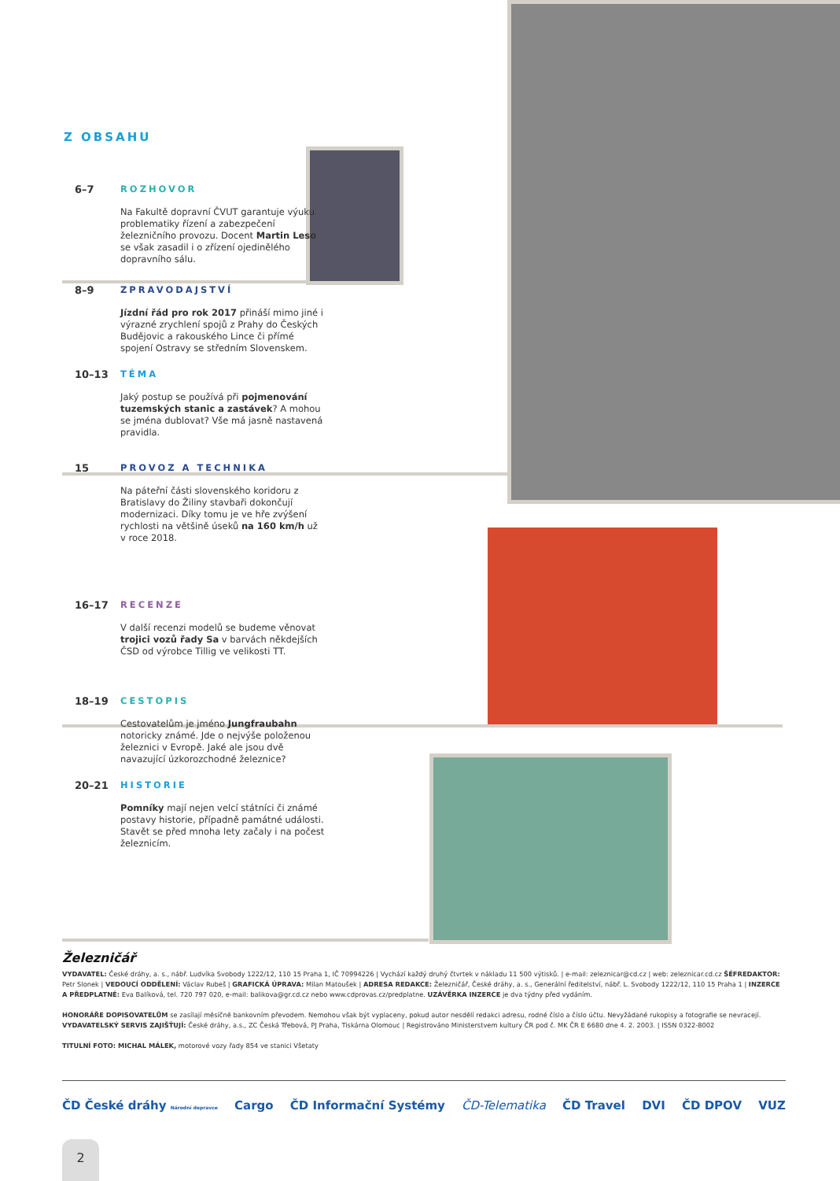Z OBSAHU
6–7
ROZHOVOR
Na Fakultě dopravní ČVUT garantuje výuku problematiky řízení a zabezpečení železničního provozu. Docent Martin Leso se však zasadil i o zřízení ojedinělého dopravního sálu.
8–9
ZPRAVODAJSTVÍ
Jízdní řád pro rok 2017 přináší mimo jiné i výrazné zrychlení spojů z Prahy do Českých Budějovic a rakouského Lince či přímé spojení Ostravy se středním Slovenskem.
10–13
TÉMA
Jaký postup se používá při pojmenování tuzemských stanic a zastávek? A mohou se jména dublovat? Vše má jasně nastavená pravidla.
15
PROVOZ A TECHNIKA
Na páteřní části slovenského koridoru z Bratislavy do Žiliny stavbaři dokončují modernizaci. Díky tomu je ve hře zvýšení rychlosti na většině úseků na 160 km/h už v roce 2018.
16–17
RECENZE
V další recenzi modelů se budeme věnovat trojici vozů řady Sa v barvách někdejších ČSD od výrobce Tillig ve velikosti TT.
18–19
CESTOPIS
Cestovatelům je jméno Jungfraubahn notoricky známé. Jde o nejvýše položenou železnici v Evropě. Jaké ale jsou dvě navazující úzkorozchodné železnice?
20–21
HISTORIE
Pomníky mají nejen velcí státníci či známé postavy historie, případně památné události. Stavět se před mnoha lety začaly i na počest železnicím.
Železničář
VYDAVATEL: České dráhy, a. s., nábř. Ludvíka Svobody 1222/12, 110 15 Praha 1, IČ 70994226 | Vychází každý druhý čtvrtek v nákladu 11 500 výtisků. | e-mail: zeleznicar@cd.cz | web: zeleznicar.cd.cz ŠÉFREDAKTOR: Petr Slonek | VEDOUCÍ ODDĚLENÍ: Václav Rubeš | GRAFICKÁ ÚPRAVA: Milan Matoušek | ADRESA REDAKCE: Železničář, České dráhy, a. s., Generální ředitelství, nábř. L. Svobody 1222/12, 110 15 Praha 1 | INZERCE A PŘEDPLATNÉ: Eva Balíková, tel. 720 797 020, e-mail: balikova@gr.cd.cz nebo www.cdprovas.cz/predplatne. UZÁVĚRKA INZERCE je dva týdny před vydáním.
HONORÁŘE DOPISOVATELŮM se zasílají měsíčně bankovním převodem. Nemohou však být vyplaceny, pokud autor nesdělí redakci adresu, rodné číslo a číslo účtu. Nevyžádané rukopisy a fotografie se nevracejí. VYDAVATELSKÝ SERVIS ZAJIŠŤUJÍ: České dráhy, a.s., ZC Česká Třebová, PJ Praha, Tiskárna Olomouc | Registrováno Ministerstvem kultury ČR pod č. MK ČR E 6680 dne 4. 2. 2003. | ISSN 0322-8002
TITULNÍ FOTO: MICHAL MÁLEK, motorové vozy řady 854 ve stanici Všetaty
ČD České dráhy Národní dopravce Cargo ČD Informační Systémy ČD-Telematika ČD Travel DVI ČD DPOV VUZ
2